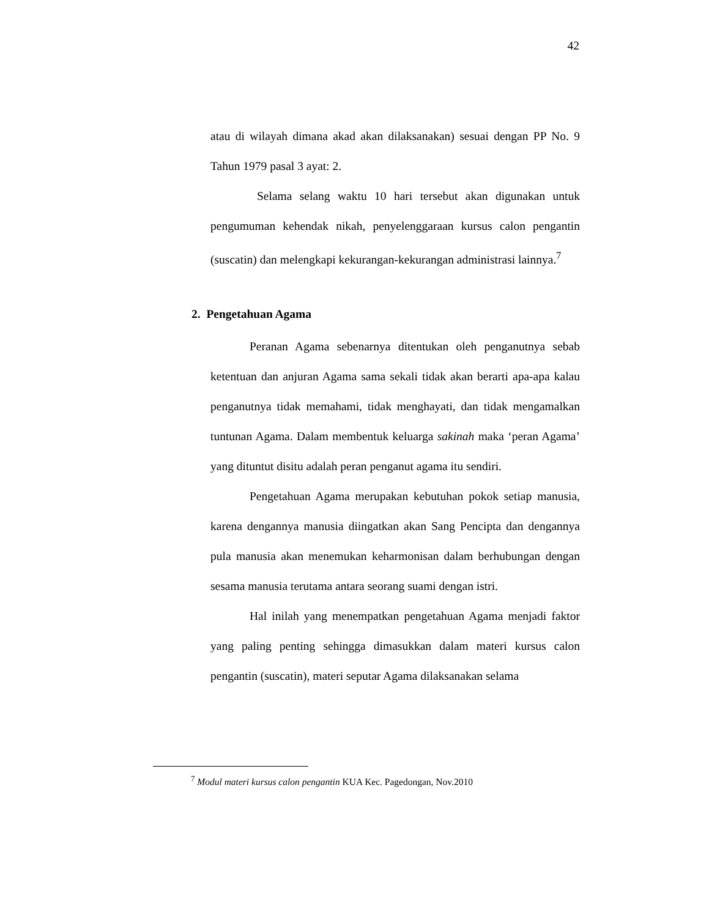42
atau di wilayah dimana akad akan dilaksanakan) sesuai dengan PP No. 9 Tahun 1979 pasal 3 ayat: 2.
Selama selang waktu 10 hari tersebut akan digunakan untuk pengumuman kehendak nikah, penyelenggaraan kursus calon pengantin (suscatin) dan melengkapi kekurangan-kekurangan administrasi lainnya.<sup>7</sup>
2. Pengetahuan Agama
Peranan Agama sebenarnya ditentukan oleh penganutnya sebab ketentuan dan anjuran Agama sama sekali tidak akan berarti apa-apa kalau penganutnya tidak memahami, tidak menghayati, dan tidak mengamalkan tuntunan Agama. Dalam membentuk keluarga sakinah maka ‘peran Agama’ yang dituntut disitu adalah peran penganut agama itu sendiri.
Pengetahuan Agama merupakan kebutuhan pokok setiap manusia, karena dengannya manusia diingatkan akan Sang Pencipta dan dengannya pula manusia akan menemukan keharmonisan dalam berhubungan dengan sesama manusia terutama antara seorang suami dengan istri.
Hal inilah yang menempatkan pengetahuan Agama menjadi faktor yang paling penting sehingga dimasukkan dalam materi kursus calon pengantin (suscatin), materi seputar Agama dilaksanakan selama
<sup>7</sup> Modul materi kursus calon pengantin KUA Kec. Pagedongan, Nov.2010